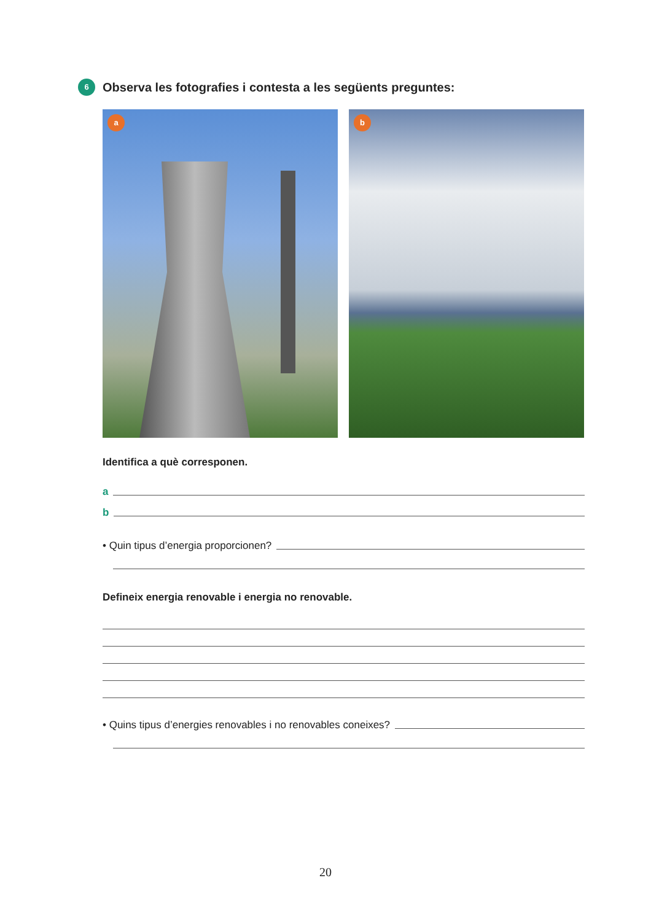6 Observa les fotografies i contesta a les següents preguntes:
a
b
Identifica a què corresponen.
a
b
• Quin tipus d’energia proporcionen?
Defineix energia renovable i energia no renovable.
• Quins tipus d’energies renovables i no renovables coneixes?
20